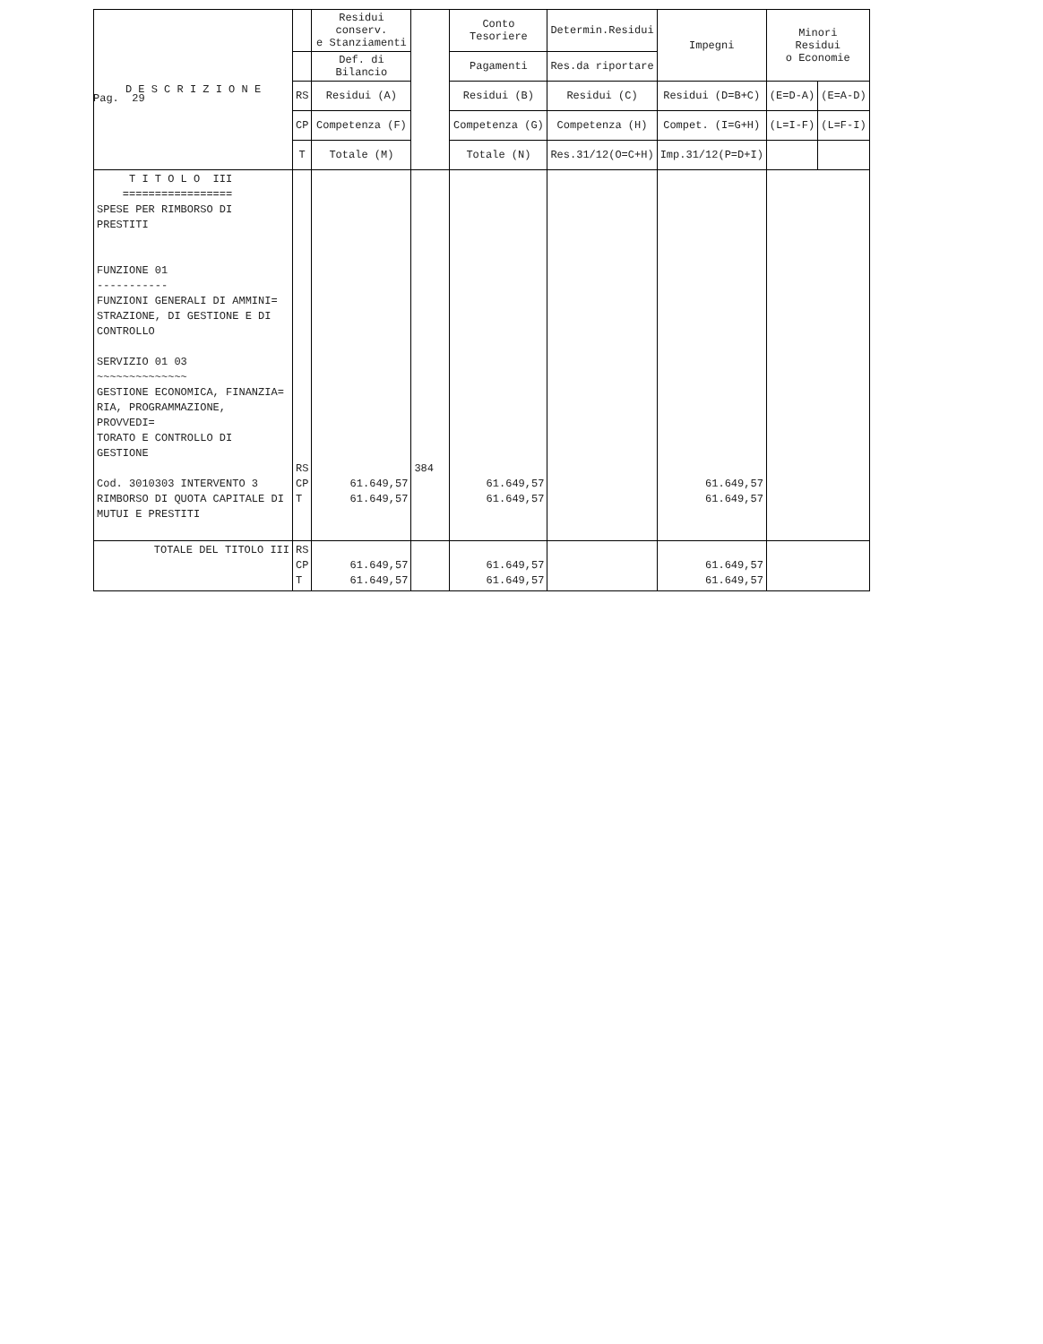Pag. 29
| D E S C R I Z I O N E | | Residui conserv. e Stanziamenti | | Conto Tesoriere | Determin.Residui | Impegni | Minori Residui o Economie | |
| --- | --- | --- | --- | --- | --- | --- | --- | --- |
| | | Def. di Bilancio | | Pagamenti | Res.da riportare | | | |
| | RS | Residui (A) | | Residui (B) | Residui (C) | Residui (D=B+C) | (E=D-A) | (E=A-D) |
| | CP | Competenza (F) | | Competenza (G) | Competenza (H) | Compet. (I=G+H) | (L=I-F) | (L=F-I) |
| | T | Totale (M) | | Totale (N) | Res.31/12(O=C+H) | Imp.31/12(P=D+I) | | |
| T I T O L O III ================= SPESE PER RIMBORSO DI PRESTITI FUNZIONE 01 ----------- FUNZIONI GENERALI DI AMMINI= STRAZIONE, DI GESTIONE E DI CONTROLLO SERVIZIO 01 03 ~~~~~~~~~~~~~~ GESTIONE ECONOMICA, FINANZIA= RIA, PROGRAMMAZIONE, PROVVEDI= TORATO E CONTROLLO DI GESTIONE Cod. 3010303 INTERVENTO 3 RIMBORSO DI QUOTA CAPITALE DI MUTUI E PRESTITI | RS CP T | 61.649,57 61.649,57 | 384 | 61.649,57 61.649,57 | | 61.649,57 61.649,57 | | |
| TOTALE DEL TITOLO III | RS CP T | 61.649,57 61.649,57 | | 61.649,57 61.649,57 | | 61.649,57 61.649,57 | | |